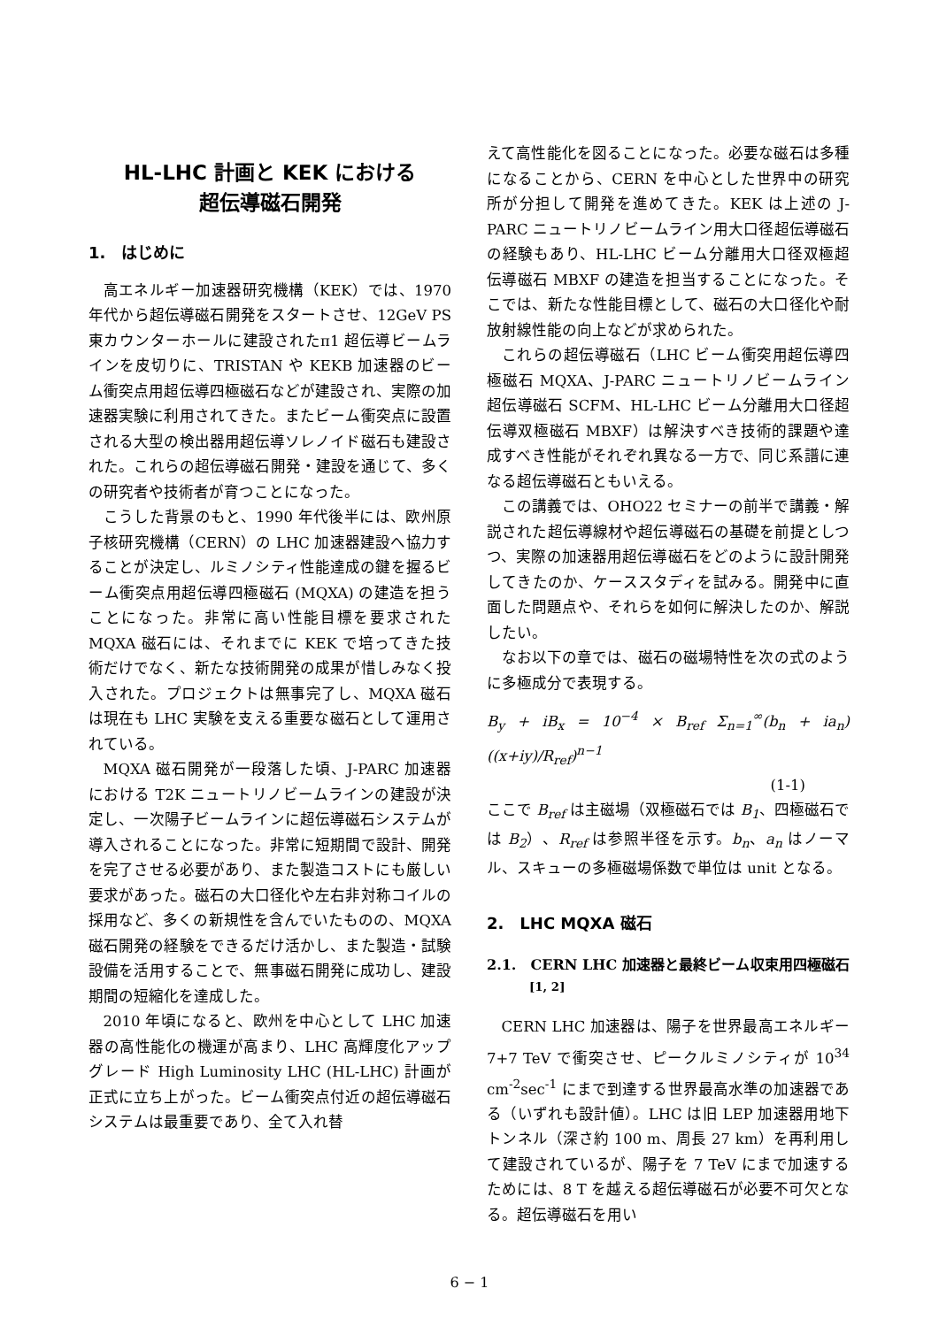HL-LHC 計画と KEK における
超伝導磁石開発
1.　はじめに
高エネルギー加速器研究機構（KEK）では、1970 年代から超伝導磁石開発をスタートさせ、12GeV PS 東カウンターホールに建設されたπ1 超伝導ビームラインを皮切りに、TRISTAN や KEKB 加速器のビーム衝突点用超伝導四極磁石などが建設され、実際の加速器実験に利用されてきた。またビーム衝突点に設置される大型の検出器用超伝導ソレノイド磁石も建設された。これらの超伝導磁石開発・建設を通じて、多くの研究者や技術者が育つことになった。
こうした背景のもと、1990 年代後半には、欧州原子核研究機構（CERN）の LHC 加速器建設へ協力することが決定し、ルミノシティ性能達成の鍵を握るビーム衝突点用超伝導四極磁石 (MQXA) の建造を担うことになった。非常に高い性能目標を要求された MQXA 磁石には、それまでに KEK で培ってきた技術だけでなく、新たな技術開発の成果が惜しみなく投入された。プロジェクトは無事完了し、MQXA 磁石は現在も LHC 実験を支える重要な磁石として運用されている。
MQXA 磁石開発が一段落した頃、J-PARC 加速器における T2K ニュートリノビームラインの建設が決定し、一次陽子ビームラインに超伝導磁石システムが導入されることになった。非常に短期間で設計、開発を完了させる必要があり、また製造コストにも厳しい要求があった。磁石の大口径化や左右非対称コイルの採用など、多くの新規性を含んでいたものの、MQXA 磁石開発の経験をできるだけ活かし、また製造・試験設備を活用することで、無事磁石開発に成功し、建設期間の短縮化を達成した。
2010 年頃になると、欧州を中心として LHC 加速器の高性能化の機運が高まり、LHC 高輝度化アップグレード High Luminosity LHC (HL-LHC) 計画が正式に立ち上がった。ビーム衝突点付近の超伝導磁石システムは最重要であり、全て入れ替
えて高性能化を図ることになった。必要な磁石は多種になることから、CERN を中心とした世界中の研究所が分担して開発を進めてきた。KEK は上述の J-PARC ニュートリノビームライン用大口径超伝導磁石の経験もあり、HL-LHC ビーム分離用大口径双極超伝導磁石 MBXF の建造を担当することになった。そこでは、新たな性能目標として、磁石の大口径化や耐放射線性能の向上などが求められた。
これらの超伝導磁石（LHC ビーム衝突用超伝導四極磁石 MQXA、J-PARC ニュートリノビームライン超伝導磁石 SCFM、HL-LHC ビーム分離用大口径超伝導双極磁石 MBXF）は解決すべき技術的課題や達成すべき性能がそれぞれ異なる一方で、同じ系譜に連なる超伝導磁石ともいえる。
この講義では、OHO22 セミナーの前半で講義・解説された超伝導線材や超伝導磁石の基礎を前提としつつ、実際の加速器用超伝導磁石をどのように設計開発してきたのか、ケーススタディを試みる。開発中に直面した問題点や、それらを如何に解決したのか、解説したい。
なお以下の章では、磁石の磁場特性を次の式のように多極成分で表現する。
B<sub>y</sub> + iB<sub>x</sub> = 10<sup>−4</sup> × B<sub>ref</sub> Σ<sub>n=1</sub><sup>∞</sup>(b<sub>n</sub> + ia<sub>n</sub>) ((x+iy)/R<sub>ref</sub>)<sup>n−1</sup>
(1-1)
ここで B<sub>ref</sub> は主磁場（双極磁石では B<sub>1</sub>、四極磁石では B<sub>2</sub>）、R<sub>ref</sub> は参照半径を示す。b<sub>n</sub>、a<sub>n</sub> はノーマル、スキューの多極磁場係数で単位は unit となる。
2.　LHC MQXA 磁石
2.1.　CERN LHC 加速器と最終ビーム収束用四極磁石<sup>[1, 2]</sup>
CERN LHC 加速器は、陽子を世界最高エネルギー7+7 TeV で衝突させ、ピークルミノシティが 10<sup>34</sup> cm<sup>-2</sup>sec<sup>-1</sup> にまで到達する世界最高水準の加速器である（いずれも設計値）。LHC は旧 LEP 加速器用地下トンネル（深さ約 100 m、周長 27 km）を再利用して建設されているが、陽子を 7 TeV にまで加速するためには、8 T を越える超伝導磁石が必要不可欠となる。超伝導磁石を用い
6 − 1